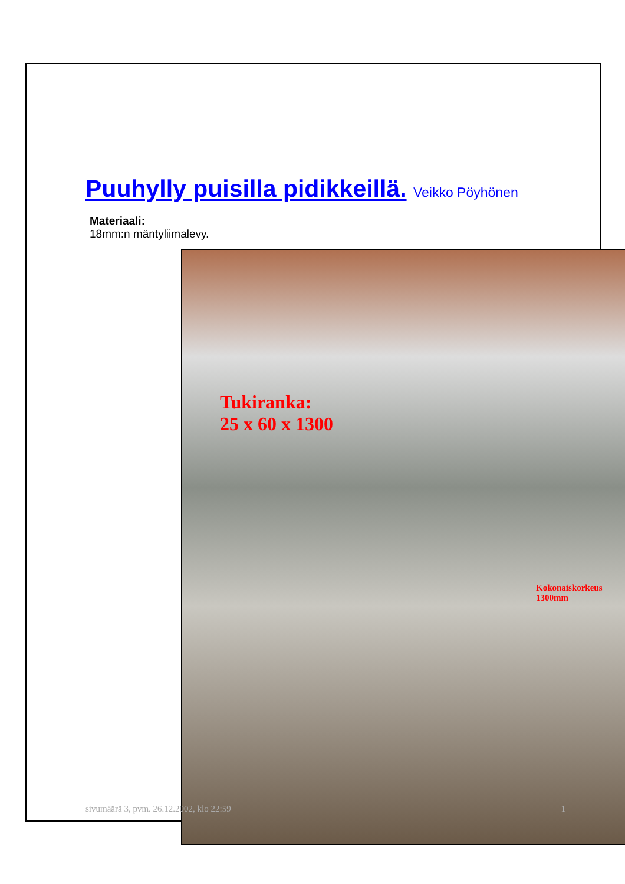Puuhylly puisilla pidikkeillä. Veikko Pöyhönen
Materiaali:
18mm:n mäntyliimalevy.
Tukiranka:
25 x 60 x 1300
Kokonaiskorkeus
1300mm
sivumäärä 3, pvm. 26.12.2002, klo 22:59 1